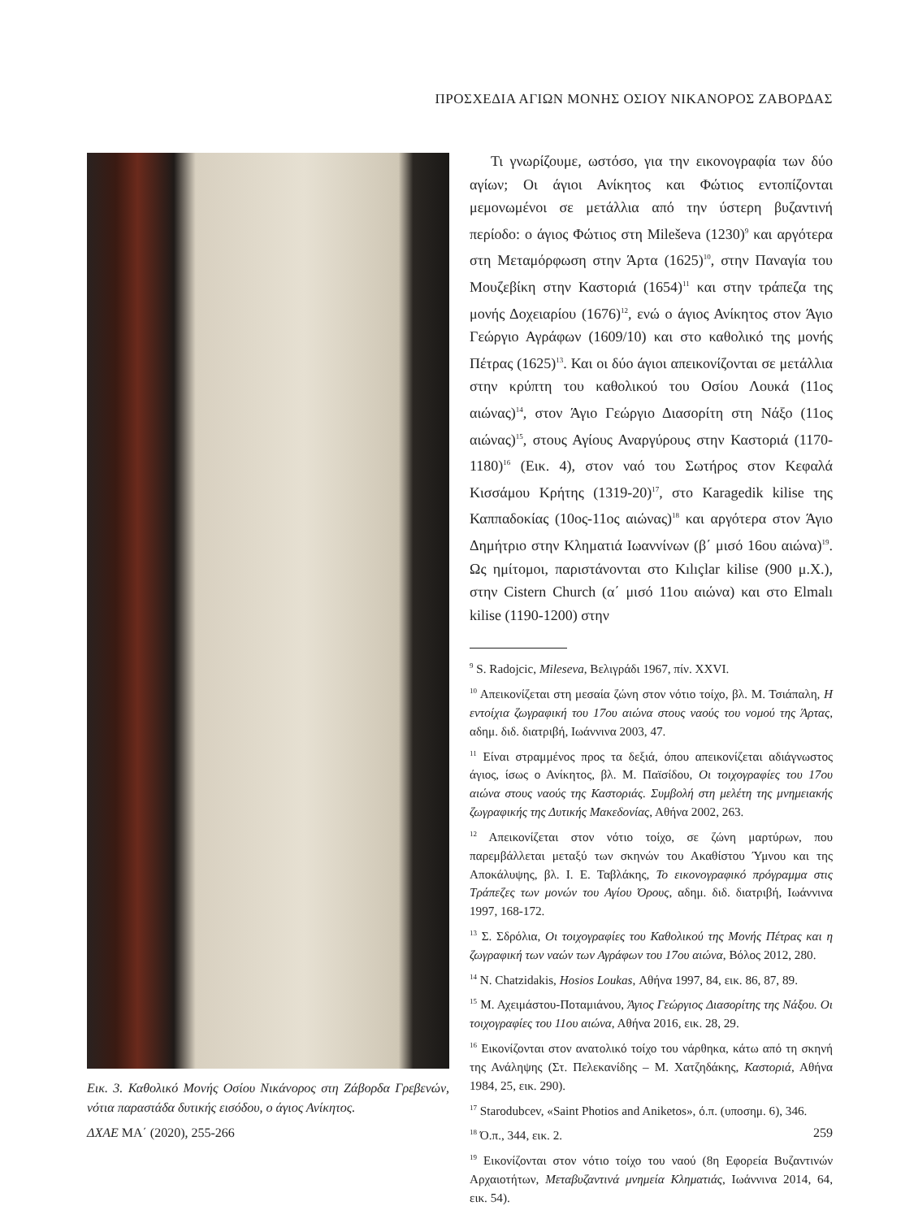ΠΡΟΣΧΕΔΙΑ ΑΓΙΩΝ ΜΟΝΗΣ ΟΣΙΟΥ ΝΙΚΑΝΟΡΟΣ ΖΑΒΟΡΔΑΣ
Εικ. 3. Καθολικό Μονής Οσίου Νικάνορος στη Ζάβορδα Γρεβενών, νότια παραστάδα δυτικής εισόδου, ο άγιος Ανίκητος.
Τι γνωρίζουμε, ωστόσο, για την εικονογραφία των δύο αγίων; Οι άγιοι Ανίκητος και Φώτιος εντοπίζονται μεμονωμένοι σε μετάλλια από την ύστερη βυζαντινή περίοδο: ο άγιος Φώτιος στη Mileševa (1230)<sup>9</sup> και αργότερα στη Μεταμόρφωση στην Άρτα (1625)<sup>10</sup>, στην Παναγία του Μουζεβίκη στην Καστοριά (1654)<sup>11</sup> και στην τράπεζα της μονής Δοχειαρίου (1676)<sup>12</sup>, ενώ ο άγιος Ανίκητος στον Άγιο Γεώργιο Αγράφων (1609/10) και στο καθολικό της μονής Πέτρας (1625)<sup>13</sup>. Και οι δύο άγιοι απεικονίζονται σε μετάλλια στην κρύπτη του καθολικού του Οσίου Λουκά (11ος αιώνας)<sup>14</sup>, στον Άγιο Γεώργιο Διασορίτη στη Νάξο (11ος αιώνας)<sup>15</sup>, στους Αγίους Αναργύρους στην Καστοριά (1170-1180)<sup>16</sup> (Εικ. 4), στον ναό του Σωτήρος στον Κεφαλά Κισσάμου Κρήτης (1319-20)<sup>17</sup>, στο Karagedik kilise της Καππαδοκίας (10ος-11ος αιώνας)<sup>18</sup> και αργότερα στον Άγιο Δημήτριο στην Κληματιά Ιωαννίνων (β΄ μισό 16ου αιώνα)<sup>19</sup>. Ως ημίτομοι, παριστάνονται στο Kılıçlar kilise (900 μ.Χ.), στην Cistern Church (α΄ μισό 11ου αιώνα) και στο Elmalı kilise (1190-1200) στην
<sup>9</sup> S. Radojcic, Mileseva, Βελιγράδι 1967, πίν. XXVI.
<sup>10</sup> Απεικονίζεται στη μεσαία ζώνη στον νότιο τοίχο, βλ. Μ. Τσιάπαλη, Η εντοίχια ζωγραφική του 17ου αιώνα στους ναούς του νομού της Άρτας, αδημ. διδ. διατριβή, Ιωάννινα 2003, 47.
<sup>11</sup> Είναι στραμμένος προς τα δεξιά, όπου απεικονίζεται αδιάγνωστος άγιος, ίσως ο Ανίκητος, βλ. Μ. Παϊσίδου, Οι τοιχογραφίες του 17ου αιώνα στους ναούς της Καστοριάς. Συμβολή στη μελέτη της μνημειακής ζωγραφικής της Δυτικής Μακεδονίας, Αθήνα 2002, 263.
<sup>12</sup> Απεικονίζεται στον νότιο τοίχο, σε ζώνη μαρτύρων, που παρεμβάλλεται μεταξύ των σκηνών του Ακαθίστου Ύμνου και της Αποκάλυψης, βλ. Ι. Ε. Ταβλάκης, Το εικονογραφικό πρόγραμμα στις Τράπεζες των μονών του Αγίου Όρους, αδημ. διδ. διατριβή, Ιωάννινα 1997, 168-172.
<sup>13</sup> Σ. Σδρόλια, Οι τοιχογραφίες του Καθολικού της Μονής Πέτρας και η ζωγραφική των ναών των Αγράφων του 17ου αιώνα, Βόλος 2012, 280.
<sup>14</sup> N. Chatzidakis, Hosios Loukas, Αθήνα 1997, 84, εικ. 86, 87, 89.
<sup>15</sup> Μ. Αχειμάστου-Ποταμιάνου, Άγιος Γεώργιος Διασορίτης της Νάξου. Οι τοιχογραφίες του 11ου αιώνα, Αθήνα 2016, εικ. 28, 29.
<sup>16</sup> Εικονίζονται στον ανατολικό τοίχο του νάρθηκα, κάτω από τη σκηνή της Ανάληψης (Στ. Πελεκανίδης – Μ. Χατζηδάκης, Καστοριά, Αθήνα 1984, 25, εικ. 290).
<sup>17</sup> Starodubcev, «Saint Photios and Aniketos», ό.π. (υποσημ. 6), 346.
<sup>18</sup> Ό.π., 344, εικ. 2.
<sup>19</sup> Εικονίζονται στον νότιο τοίχο του ναού (8η Εφορεία Βυζαντινών Αρχαιοτήτων, Μεταβυζαντινά μνημεία Κληματιάς, Ιωάννινα 2014, 64, εικ. 54).
ΔΧΑΕ ΜΑ΄ (2020), 255-266 259